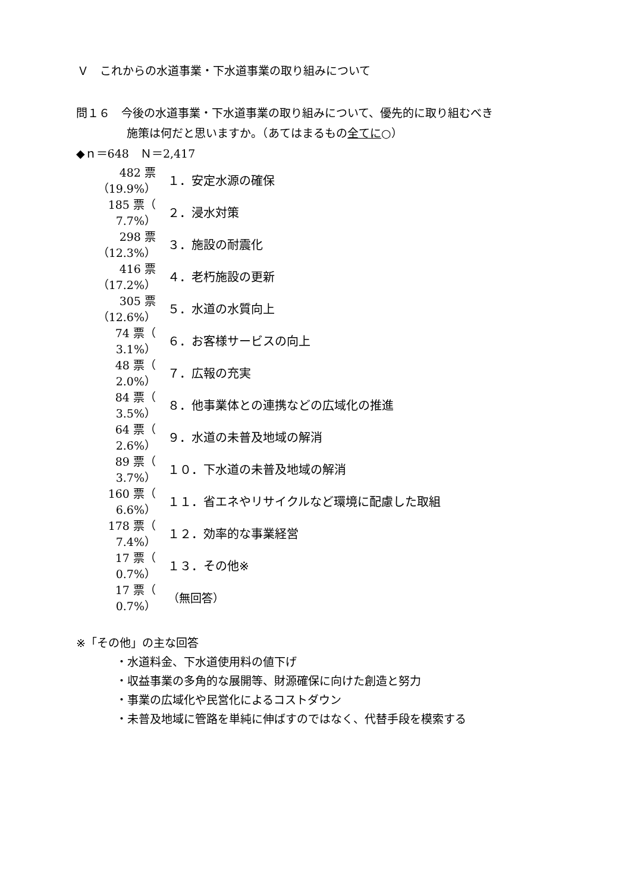Ｖ　これからの水道事業・下水道事業の取り組みについて
問１６　今後の水道事業・下水道事業の取り組みについて、優先的に取り組むべき
施策は何だと思いますか。（あてはまるもの全てに○）
◆ｎ＝648　Ｎ＝2,417
| 482 票（19.9%） | １．安定水源の確保 |
| 185 票（ 7.7%） | ２．浸水対策 |
| 298 票（12.3%） | ３．施設の耐震化 |
| 416 票（17.2%） | ４．老朽施設の更新 |
| 305 票（12.6%） | ５．水道の水質向上 |
| 74 票（ 3.1%） | ６．お客様サービスの向上 |
| 48 票（ 2.0%） | ７．広報の充実 |
| 84 票（ 3.5%） | ８．他事業体との連携などの広域化の推進 |
| 64 票（ 2.6%） | ９．水道の未普及地域の解消 |
| 89 票（ 3.7%） | １０．下水道の未普及地域の解消 |
| 160 票（ 6.6%） | １１．省エネやリサイクルなど環境に配慮した取組 |
| 178 票（ 7.4%） | １２．効率的な事業経営 |
| 17 票（ 0.7%） | １３．その他※ |
| 17 票（ 0.7%） | （無回答） |
※「その他」の主な回答
・水道料金、下水道使用料の値下げ
・収益事業の多角的な展開等、財源確保に向けた創造と努力
・事業の広域化や民営化によるコストダウン
・未普及地域に管路を単純に伸ばすのではなく、代替手段を模索する